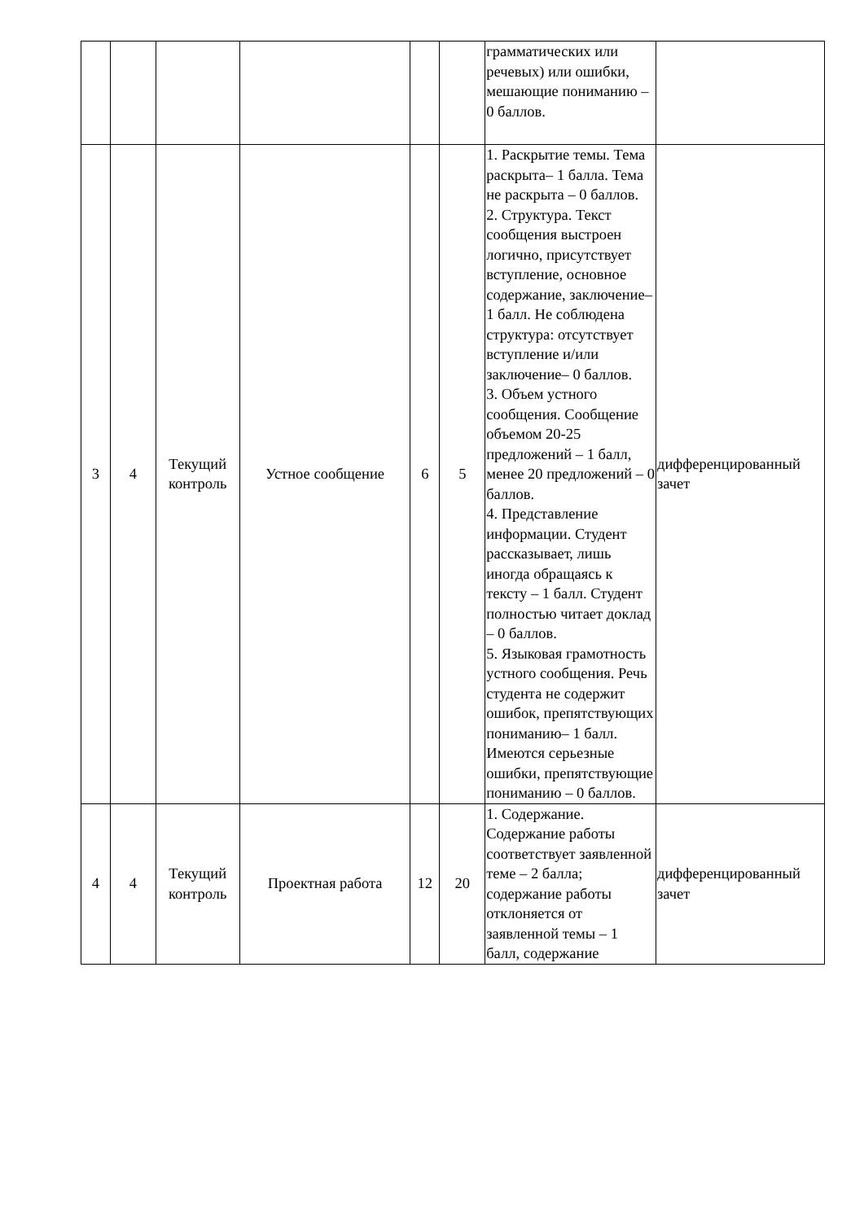| | | | | | | грамматических или речевых) или ошибки, мешающие пониманию – 0 баллов. | |
| 3 | 4 | Текущий контроль | Устное сообщение | 6 | 5 | 1. Раскрытие темы. Тема раскрыта– 1 балла. Тема не раскрыта – 0 баллов. 2. Структура. Текст сообщения выстроен логично, присутствует вступление, основное содержание, заключение– 1 балл. Не соблюдена структура: отсутствует вступление и/или заключение– 0 баллов. 3. Объем устного сообщения. Сообщение объемом 20-25 предложений – 1 балл, менее 20 предложений – 0 баллов. 4. Представление информации. Студент рассказывает, лишь иногда обращаясь к тексту – 1 балл. Студент полностью читает доклад – 0 баллов. 5. Языковая грамотность устного сообщения. Речь студента не содержит ошибок, препятствующих пониманию– 1 балл. Имеются серьезные ошибки, препятствующие пониманию – 0 баллов. | дифференцированный зачет |
| 4 | 4 | Текущий контроль | Проектная работа | 12 | 20 | 1. Содержание. Содержание работы соответствует заявленной теме – 2 балла; содержание работы отклоняется от заявленной темы – 1 балл, содержание | дифференцированный зачет |